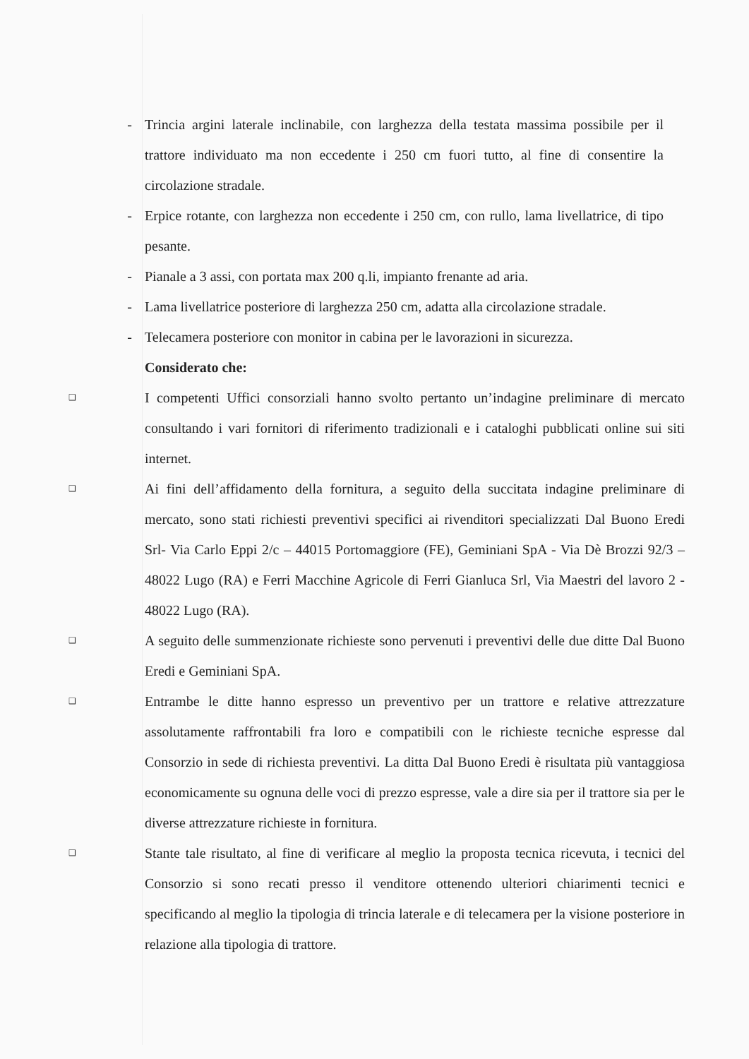- Trincia argini laterale inclinabile, con larghezza della testata massima possibile per il trattore individuato ma non eccedente i 250 cm fuori tutto, al fine di consentire la circolazione stradale.
- Erpice rotante, con larghezza non eccedente i 250 cm, con rullo, lama livellatrice, di tipo pesante.
- Pianale a 3 assi, con portata max 200 q.li, impianto frenante ad aria.
- Lama livellatrice posteriore di larghezza 250 cm, adatta alla circolazione stradale.
- Telecamera posteriore con monitor in cabina per le lavorazioni in sicurezza.
Considerato che:
❑
I competenti Uffici consorziali hanno svolto pertanto un’indagine preliminare di mercato consultando i vari fornitori di riferimento tradizionali e i cataloghi pubblicati online sui siti internet.
❑
Ai fini dell’affidamento della fornitura, a seguito della succitata indagine preliminare di mercato, sono stati richiesti preventivi specifici ai rivenditori specializzati Dal Buono Eredi Srl- Via Carlo Eppi 2/c – 44015 Portomaggiore (FE), Geminiani SpA - Via Dè Brozzi 92/3 – 48022 Lugo (RA) e Ferri Macchine Agricole di Ferri Gianluca Srl, Via Maestri del lavoro 2 - 48022 Lugo (RA).
❑
A seguito delle summenzionate richieste sono pervenuti i preventivi delle due ditte Dal Buono Eredi e Geminiani SpA.
❑
Entrambe le ditte hanno espresso un preventivo per un trattore e relative attrezzature assolutamente raffrontabili fra loro e compatibili con le richieste tecniche espresse dal Consorzio in sede di richiesta preventivi. La ditta Dal Buono Eredi è risultata più vantaggiosa economicamente su ognuna delle voci di prezzo espresse, vale a dire sia per il trattore sia per le diverse attrezzature richieste in fornitura.
❑
Stante tale risultato, al fine di verificare al meglio la proposta tecnica ricevuta, i tecnici del Consorzio si sono recati presso il venditore ottenendo ulteriori chiarimenti tecnici e specificando al meglio la tipologia di trincia laterale e di telecamera per la visione posteriore in relazione alla tipologia di trattore.